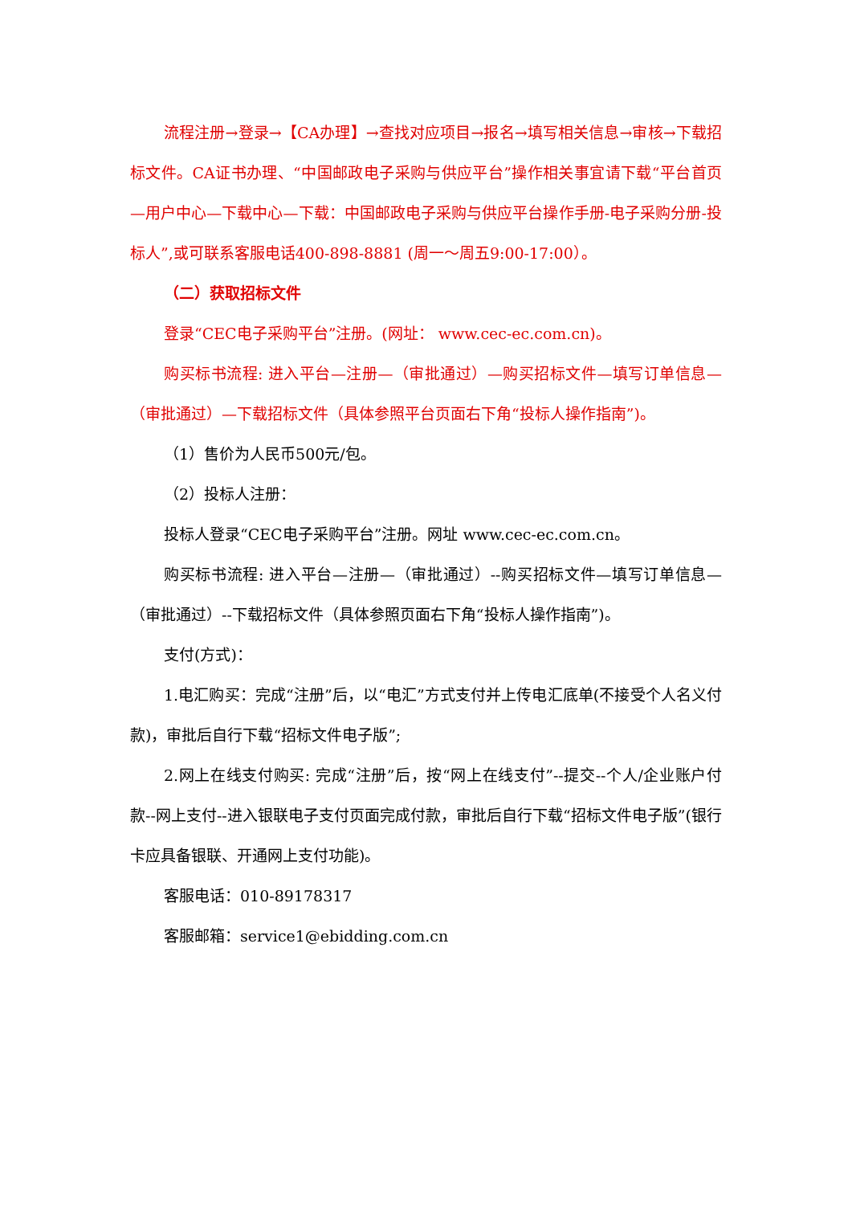流程注册→登录→【CA办理】→查找对应项目→报名→填写相关信息→审核→下载招标文件。CA证书办理、“中国邮政电子采购与供应平台”操作相关事宜请下载“平台首页—用户中心—下载中心—下载：中国邮政电子采购与供应平台操作手册-电子采购分册-投标人”,或可联系客服电话400-898-8881 (周一～周五9:00-17:00）。
（二）获取招标文件
登录“CEC电子采购平台”注册。(网址： www.cec-ec.com.cn)。
购买标书流程: 进入平台—注册—（审批通过）—购买招标文件—填写订单信息—（审批通过）—下载招标文件（具体参照平台页面右下角“投标人操作指南”)。
（1）售价为人民币500元/包。
（2）投标人注册：
投标人登录“CEC电子采购平台”注册。网址 www.cec-ec.com.cn。
购买标书流程: 进入平台—注册—（审批通过）--购买招标文件—填写订单信息—（审批通过）--下载招标文件（具体参照页面右下角“投标人操作指南”)。
支付(方式)：
1.电汇购买：完成“注册”后，以“电汇”方式支付并上传电汇底单(不接受个人名义付款)，审批后自行下载“招标文件电子版”;
2.网上在线支付购买: 完成“注册”后，按“网上在线支付”--提交--个人/企业账户付款--网上支付--进入银联电子支付页面完成付款，审批后自行下载“招标文件电子版”(银行卡应具备银联、开通网上支付功能)。
客服电话：010-89178317
客服邮箱：service1@ebidding.com.cn